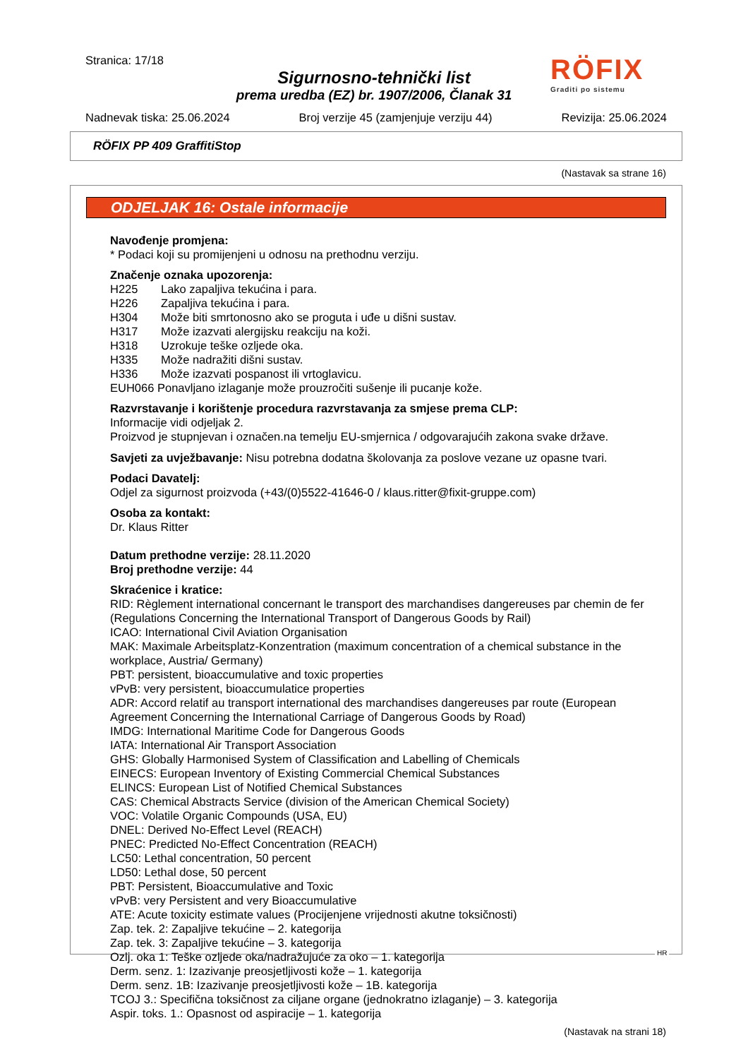Stranica: 17/18
Sigurnosno-tehnički list
prema uredba (EZ) br. 1907/2006, Članak 31
RÖFIX
Graditi po sistemu
Nadnevak tiska: 25.06.2024 Broj verzije 45 (zamjenjuje verziju 44) Revizija: 25.06.2024
RÖFIX PP 409 GraffitiStop
(Nastavak sa strane 16)
ODJELJAK 16: Ostale informacije
Navođenje promjena:
* Podaci koji su promijenjeni u odnosu na prethodnu verziju.
Značenje oznaka upozorenja:
| H225 | Lako zapaljiva tekućina i para. |
| H226 | Zapaljiva tekućina i para. |
| H304 | Može biti smrtonosno ako se proguta i uđe u dišni sustav. |
| H317 | Može izazvati alergijsku reakciju na koži. |
| H318 | Uzrokuje teške ozljede oka. |
| H335 | Može nadražiti dišni sustav. |
| H336 | Može izazvati pospanost ili vrtoglavicu. |
EUH066 Ponavljano izlaganje može prouzročiti sušenje ili pucanje kože.
Razvrstavanje i korištenje procedura razvrstavanja za smjese prema CLP:
Informacije vidi odjeljak 2.
Proizvod je stupnjevan i označen.na temelju EU-smjernica / odgovarajućih zakona svake države.
Savjeti za uvježbavanje: Nisu potrebna dodatna školovanja za poslove vezane uz opasne tvari.
Podaci Davatelj:
Odjel za sigurnost proizvoda (+43/(0)5522-41646-0 / klaus.ritter@fixit-gruppe.com)
Osoba za kontakt:
Dr. Klaus Ritter
Datum prethodne verzije: 28.11.2020
Broj prethodne verzije: 44
Skraćenice i kratice:
RID: Règlement international concernant le transport des marchandises dangereuses par chemin de fer (Regulations Concerning the International Transport of Dangerous Goods by Rail)
ICAO: International Civil Aviation Organisation
MAK: Maximale Arbeitsplatz-Konzentration (maximum concentration of a chemical substance in the workplace, Austria/ Germany)
PBT: persistent, bioaccumulative and toxic properties
vPvB: very persistent, bioaccumulatice properties
ADR: Accord relatif au transport international des marchandises dangereuses par route (European Agreement Concerning the International Carriage of Dangerous Goods by Road)
IMDG: International Maritime Code for Dangerous Goods
IATA: International Air Transport Association
GHS: Globally Harmonised System of Classification and Labelling of Chemicals
EINECS: European Inventory of Existing Commercial Chemical Substances
ELINCS: European List of Notified Chemical Substances
CAS: Chemical Abstracts Service (division of the American Chemical Society)
VOC: Volatile Organic Compounds (USA, EU)
DNEL: Derived No-Effect Level (REACH)
PNEC: Predicted No-Effect Concentration (REACH)
LC50: Lethal concentration, 50 percent
LD50: Lethal dose, 50 percent
PBT: Persistent, Bioaccumulative and Toxic
vPvB: very Persistent and very Bioaccumulative
ATE: Acute toxicity estimate values (Procijenjene vrijednosti akutne toksičnosti)
Zap. tek. 2: Zapaljive tekućine – 2. kategorija
Zap. tek. 3: Zapaljive tekućine – 3. kategorija
Ozlj. oka 1: Teške ozljede oka/nadražujuće za oko – 1. kategorija
Derm. senz. 1: Izazivanje preosjetljivosti kože – 1. kategorija
Derm. senz. 1B: Izazivanje preosjetljivosti kože – 1B. kategorija
TCOJ 3.: Specifična toksičnost za ciljane organe (jednokratno izlaganje) – 3. kategorija
Aspir. toks. 1.: Opasnost od aspiracije – 1. kategorija
(Nastavak na strani 18)
HR